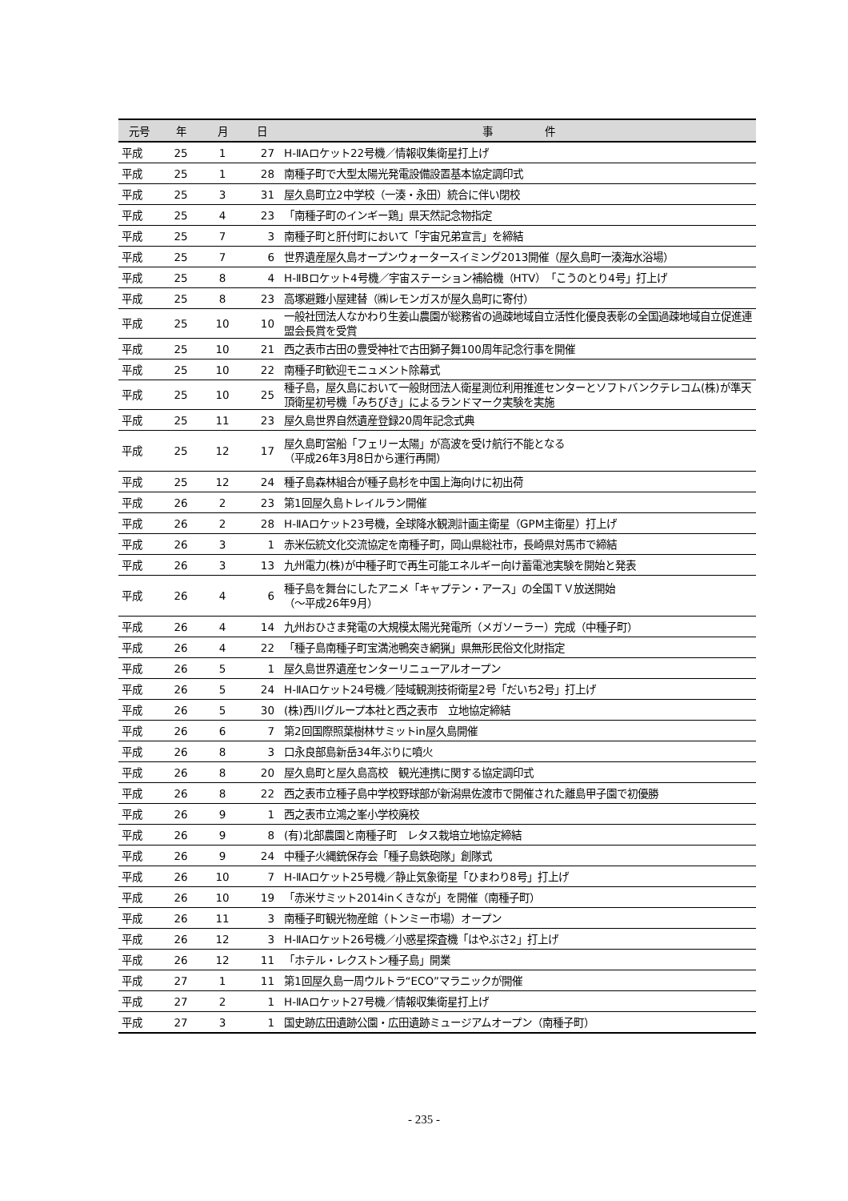| 元号 | 年 | 月 | 日 | 事 件 |
| --- | --- | --- | --- | --- |
| 平成 | 25 | 1 | 27 | H-ⅡAロケット22号機／情報収集衛星打上げ |
| 平成 | 25 | 1 | 28 | 南種子町で大型太陽光発電設備設置基本協定調印式 |
| 平成 | 25 | 3 | 31 | 屋久島町立2中学校（一湊・永田）統合に伴い閉校 |
| 平成 | 25 | 4 | 23 | 「南種子町のインギー鶏」県天然記念物指定 |
| 平成 | 25 | 7 | 3 | 南種子町と肝付町において「宇宙兄弟宣言」を締結 |
| 平成 | 25 | 7 | 6 | 世界遺産屋久島オープンウォータースイミング2013開催（屋久島町一湊海水浴場） |
| 平成 | 25 | 8 | 4 | H-ⅡBロケット4号機／宇宙ステーション補給機（HTV）「こうのとり4号」打上げ |
| 平成 | 25 | 8 | 23 | 高塚避難小屋建替（㈱レモンガスが屋久島町に寄付） |
| 平成 | 25 | 10 | 10 | 一般社団法人なかわり生姜山農園が総務省の過疎地域自立活性化優良表彰の全国過疎地域自立促進連盟会長賞を受賞 |
| 平成 | 25 | 10 | 21 | 西之表市古田の豊受神社で古田獅子舞100周年記念行事を開催 |
| 平成 | 25 | 10 | 22 | 南種子町歓迎モニュメント除幕式 |
| 平成 | 25 | 10 | 25 | 種子島，屋久島において一般財団法人衛星測位利用推進センターとソフトバンクテレコム(株)が準天頂衛星初号機「みちびき」によるランドマーク実験を実施 |
| 平成 | 25 | 11 | 23 | 屋久島世界自然遺産登録20周年記念式典 |
| 平成 | 25 | 12 | 17 | 屋久島町営船「フェリー太陽」が高波を受け航行不能となる （平成26年3月8日から運行再開） |
| 平成 | 25 | 12 | 24 | 種子島森林組合が種子島杉を中国上海向けに初出荷 |
| 平成 | 26 | 2 | 23 | 第1回屋久島トレイルラン開催 |
| 平成 | 26 | 2 | 28 | H-ⅡAロケット23号機，全球降水観測計画主衛星（GPM主衛星）打上げ |
| 平成 | 26 | 3 | 1 | 赤米伝統文化交流協定を南種子町，岡山県総社市，長崎県対馬市で締結 |
| 平成 | 26 | 3 | 13 | 九州電力(株)が中種子町で再生可能エネルギー向け蓄電池実験を開始と発表 |
| 平成 | 26 | 4 | 6 | 種子島を舞台にしたアニメ「キャプテン・アース」の全国ＴＶ放送開始 （～平成26年9月） |
| 平成 | 26 | 4 | 14 | 九州おひさま発電の大規模太陽光発電所（メガソーラー）完成（中種子町） |
| 平成 | 26 | 4 | 22 | 「種子島南種子町宝満池鴨突き網猟」県無形民俗文化財指定 |
| 平成 | 26 | 5 | 1 | 屋久島世界遺産センターリニューアルオープン |
| 平成 | 26 | 5 | 24 | H-ⅡAロケット24号機／陸域観測技術衛星2号「だいち2号」打上げ |
| 平成 | 26 | 5 | 30 | (株)西川グループ本社と西之表市 立地協定締結 |
| 平成 | 26 | 6 | 7 | 第2回国際照葉樹林サミットin屋久島開催 |
| 平成 | 26 | 8 | 3 | 口永良部島新岳34年ぶりに噴火 |
| 平成 | 26 | 8 | 20 | 屋久島町と屋久島高校 観光連携に関する協定調印式 |
| 平成 | 26 | 8 | 22 | 西之表市立種子島中学校野球部が新潟県佐渡市で開催された離島甲子園で初優勝 |
| 平成 | 26 | 9 | 1 | 西之表市立鴻之峯小学校廃校 |
| 平成 | 26 | 9 | 8 | (有)北部農園と南種子町 レタス栽培立地協定締結 |
| 平成 | 26 | 9 | 24 | 中種子火縄銃保存会「種子島鉄砲隊」創隊式 |
| 平成 | 26 | 10 | 7 | H-ⅡAロケット25号機／静止気象衛星「ひまわり8号」打上げ |
| 平成 | 26 | 10 | 19 | 「赤米サミット2014inくきなが」を開催（南種子町） |
| 平成 | 26 | 11 | 3 | 南種子町観光物産館（トンミー市場）オープン |
| 平成 | 26 | 12 | 3 | H-ⅡAロケット26号機／小惑星探査機「はやぶさ2」打上げ |
| 平成 | 26 | 12 | 11 | 「ホテル・レクストン種子島」開業 |
| 平成 | 27 | 1 | 11 | 第1回屋久島一周ウルトラ“ECO”マラニックが開催 |
| 平成 | 27 | 2 | 1 | H-ⅡAロケット27号機／情報収集衛星打上げ |
| 平成 | 27 | 3 | 1 | 国史跡広田遺跡公園・広田遺跡ミュージアムオープン（南種子町） |
- 235 -